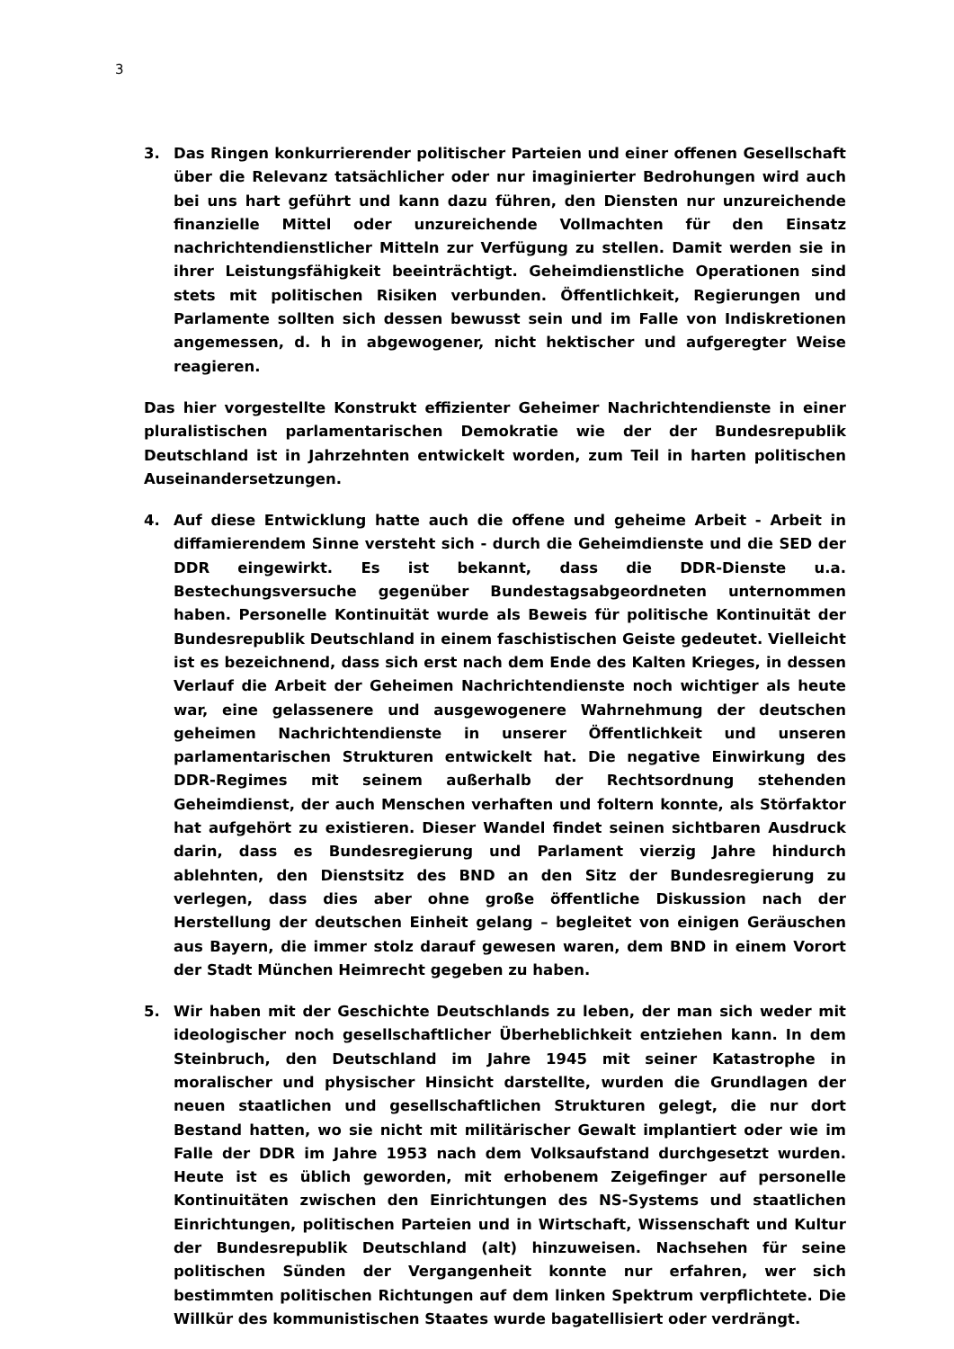3
3. Das Ringen konkurrierender politischer Parteien und einer offenen Gesellschaft über die Relevanz tatsächlicher oder nur imaginierter Bedrohungen wird auch bei uns hart geführt und kann dazu führen, den Diensten nur unzureichende finanzielle Mittel oder unzureichende Vollmachten für den Einsatz nachrichtendienstlicher Mitteln zur Verfügung zu stellen. Damit werden sie in ihrer Leistungsfähigkeit beeinträchtigt. Geheimdienstliche Operationen sind stets mit politischen Risiken verbunden. Öffentlichkeit, Regierungen und Parlamente sollten sich dessen bewusst sein und im Falle von Indiskretionen angemessen, d. h in abgewogener, nicht hektischer und aufgeregter Weise reagieren.
Das hier vorgestellte Konstrukt effizienter Geheimer Nachrichtendienste in einer pluralistischen parlamentarischen Demokratie wie der der Bundesrepublik Deutschland ist in Jahrzehnten entwickelt worden, zum Teil in harten politischen Auseinandersetzungen.
4. Auf diese Entwicklung hatte auch die offene und geheime Arbeit - Arbeit in diffamierendem Sinne versteht sich - durch die Geheimdienste und die SED der DDR eingewirkt. Es ist bekannt, dass die DDR-Dienste u.a. Bestechungsversuche gegenüber Bundestagsabgeordneten unternommen haben. Personelle Kontinuität wurde als Beweis für politische Kontinuität der Bundesrepublik Deutschland in einem faschistischen Geiste gedeutet. Vielleicht ist es bezeichnend, dass sich erst nach dem Ende des Kalten Krieges, in dessen Verlauf die Arbeit der Geheimen Nachrichtendienste noch wichtiger als heute war, eine gelassenere und ausgewogenere Wahrnehmung der deutschen geheimen Nachrichtendienste in unserer Öffentlichkeit und unseren parlamentarischen Strukturen entwickelt hat. Die negative Einwirkung des DDR-Regimes mit seinem außerhalb der Rechtsordnung stehenden Geheimdienst, der auch Menschen verhaften und foltern konnte, als Störfaktor hat aufgehört zu existieren. Dieser Wandel findet seinen sichtbaren Ausdruck darin, dass es Bundesregierung und Parlament vierzig Jahre hindurch ablehnten, den Dienstsitz des BND an den Sitz der Bundesregierung zu verlegen, dass dies aber ohne große öffentliche Diskussion nach der Herstellung der deutschen Einheit gelang – begleitet von einigen Geräuschen aus Bayern, die immer stolz darauf gewesen waren, dem BND in einem Vorort der Stadt München Heimrecht gegeben zu haben.
5. Wir haben mit der Geschichte Deutschlands zu leben, der man sich weder mit ideologischer noch gesellschaftlicher Überheblichkeit entziehen kann. In dem Steinbruch, den Deutschland im Jahre 1945 mit seiner Katastrophe in moralischer und physischer Hinsicht darstellte, wurden die Grundlagen der neuen staatlichen und gesellschaftlichen Strukturen gelegt, die nur dort Bestand hatten, wo sie nicht mit militärischer Gewalt implantiert oder wie im Falle der DDR im Jahre 1953 nach dem Volksaufstand durchgesetzt wurden. Heute ist es üblich geworden, mit erhobenem Zeigefinger auf personelle Kontinuitäten zwischen den Einrichtungen des NS-Systems und staatlichen Einrichtungen, politischen Parteien und in Wirtschaft, Wissenschaft und Kultur der Bundesrepublik Deutschland (alt) hinzuweisen. Nachsehen für seine politischen Sünden der Vergangenheit konnte nur erfahren, wer sich bestimmten politischen Richtungen auf dem linken Spektrum verpflichtete. Die Willkür des kommunistischen Staates wurde bagatellisiert oder verdrängt.